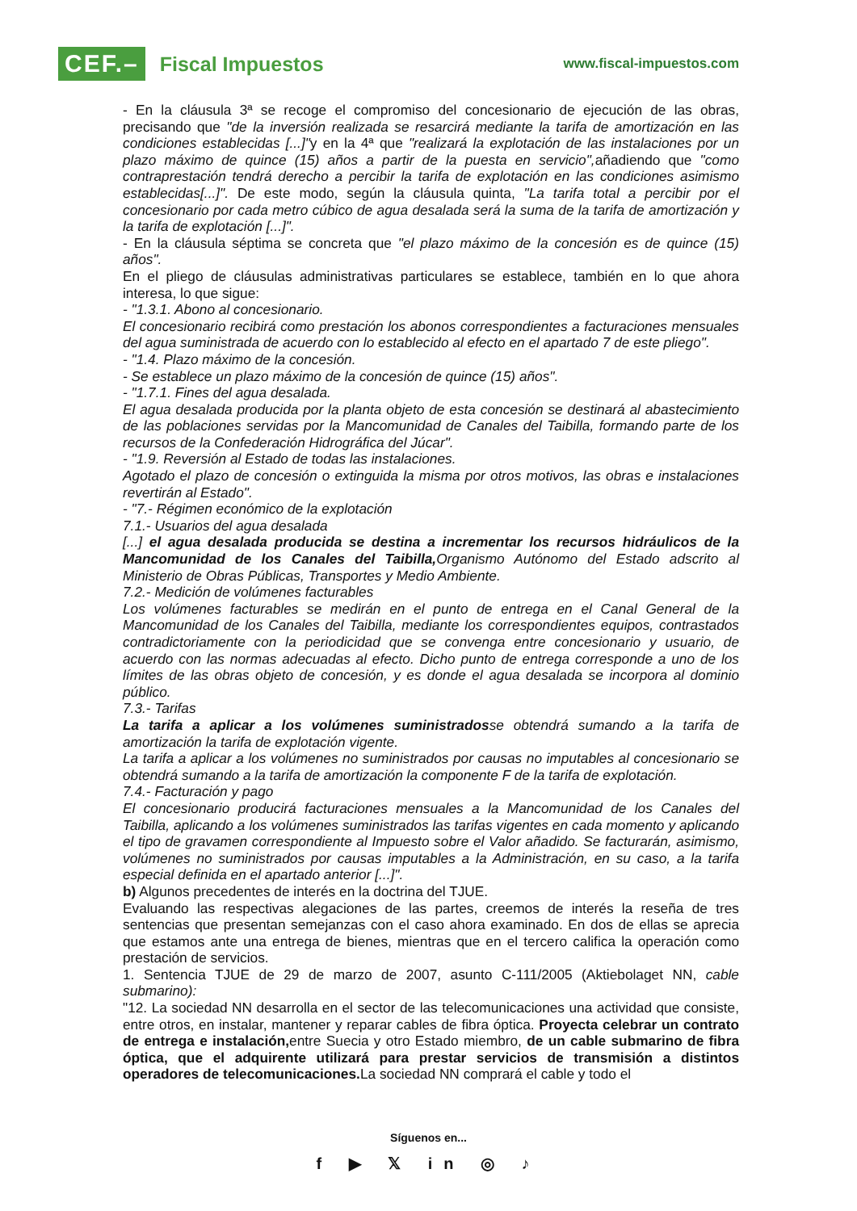CEF.– Fiscal Impuestos
www.fiscal-impuestos.com
- En la cláusula 3ª se recoge el compromiso del concesionario de ejecución de las obras, precisando que "de la inversión realizada se resarcirá mediante la tarifa de amortización en las condiciones establecidas [...]"y en la 4ª que "realizará la explotación de las instalaciones por un plazo máximo de quince (15) años a partir de la puesta en servicio", añadiendo que "como contraprestación tendrá derecho a percibir la tarifa de explotación en las condiciones asimismo establecidas[...]". De este modo, según la cláusula quinta, "La tarifa total a percibir por el concesionario por cada metro cúbico de agua desalada será la suma de la tarifa de amortización y la tarifa de explotación [...]".
- En la cláusula séptima se concreta que "el plazo máximo de la concesión es de quince (15) años".
En el pliego de cláusulas administrativas particulares se establece, también en lo que ahora interesa, lo que sigue:
- "1.3.1. Abono al concesionario.
El concesionario recibirá como prestación los abonos correspondientes a facturaciones mensuales del agua suministrada de acuerdo con lo establecido al efecto en el apartado 7 de este pliego".
- "1.4. Plazo máximo de la concesión.
- Se establece un plazo máximo de la concesión de quince (15) años".
- "1.7.1. Fines del agua desalada.
El agua desalada producida por la planta objeto de esta concesión se destinará al abastecimiento de las poblaciones servidas por la Mancomunidad de Canales del Taibilla, formando parte de los recursos de la Confederación Hidrográfica del Júcar".
- "1.9. Reversión al Estado de todas las instalaciones.
Agotado el plazo de concesión o extinguida la misma por otros motivos, las obras e instalaciones revertirán al Estado".
- "7.- Régimen económico de la explotación
7.1.- Usuarios del agua desalada
[...] el agua desalada producida se destina a incrementar los recursos hidráulicos de la Mancomunidad de los Canales del Taibilla, Organismo Autónomo del Estado adscrito al Ministerio de Obras Públicas, Transportes y Medio Ambiente.
7.2.- Medición de volúmenes facturables
Los volúmenes facturables se medirán en el punto de entrega en el Canal General de la Mancomunidad de los Canales del Taibilla, mediante los correspondientes equipos, contrastados contradictoriamente con la periodicidad que se convenga entre concesionario y usuario, de acuerdo con las normas adecuadas al efecto. Dicho punto de entrega corresponde a uno de los límites de las obras objeto de concesión, y es donde el agua desalada se incorpora al dominio público.
7.3.- Tarifas
La tarifa a aplicar a los volúmenes suministradosse obtendrá sumando a la tarifa de amortización la tarifa de explotación vigente.
La tarifa a aplicar a los volúmenes no suministrados por causas no imputables al concesionario se obtendrá sumando a la tarifa de amortización la componente F de la tarifa de explotación.
7.4.- Facturación y pago
El concesionario producirá facturaciones mensuales a la Mancomunidad de los Canales del Taibilla, aplicando a los volúmenes suministrados las tarifas vigentes en cada momento y aplicando el tipo de gravamen correspondiente al Impuesto sobre el Valor añadido. Se facturarán, asimismo, volúmenes no suministrados por causas imputables a la Administración, en su caso, a la tarifa especial definida en el apartado anterior [...]".
b) Algunos precedentes de interés en la doctrina del TJUE.
Evaluando las respectivas alegaciones de las partes, creemos de interés la reseña de tres sentencias que presentan semejanzas con el caso ahora examinado. En dos de ellas se aprecia que estamos ante una entrega de bienes, mientras que en el tercero califica la operación como prestación de servicios.
1. Sentencia TJUE de 29 de marzo de 2007, asunto C-111/2005 (Aktiebolaget NN, cable submarino):
"12. La sociedad NN desarrolla en el sector de las telecomunicaciones una actividad que consiste, entre otros, en instalar, mantener y reparar cables de fibra óptica. Proyecta celebrar un contrato de entrega e instalación, entre Suecia y otro Estado miembro, de un cable submarino de fibra óptica, que el adquirente utilizará para prestar servicios de transmisión a distintos operadores de telecomunicaciones. La sociedad NN comprará el cable y todo el
Síguenos en...
f ▶ 𝕏 in ◎ ♪